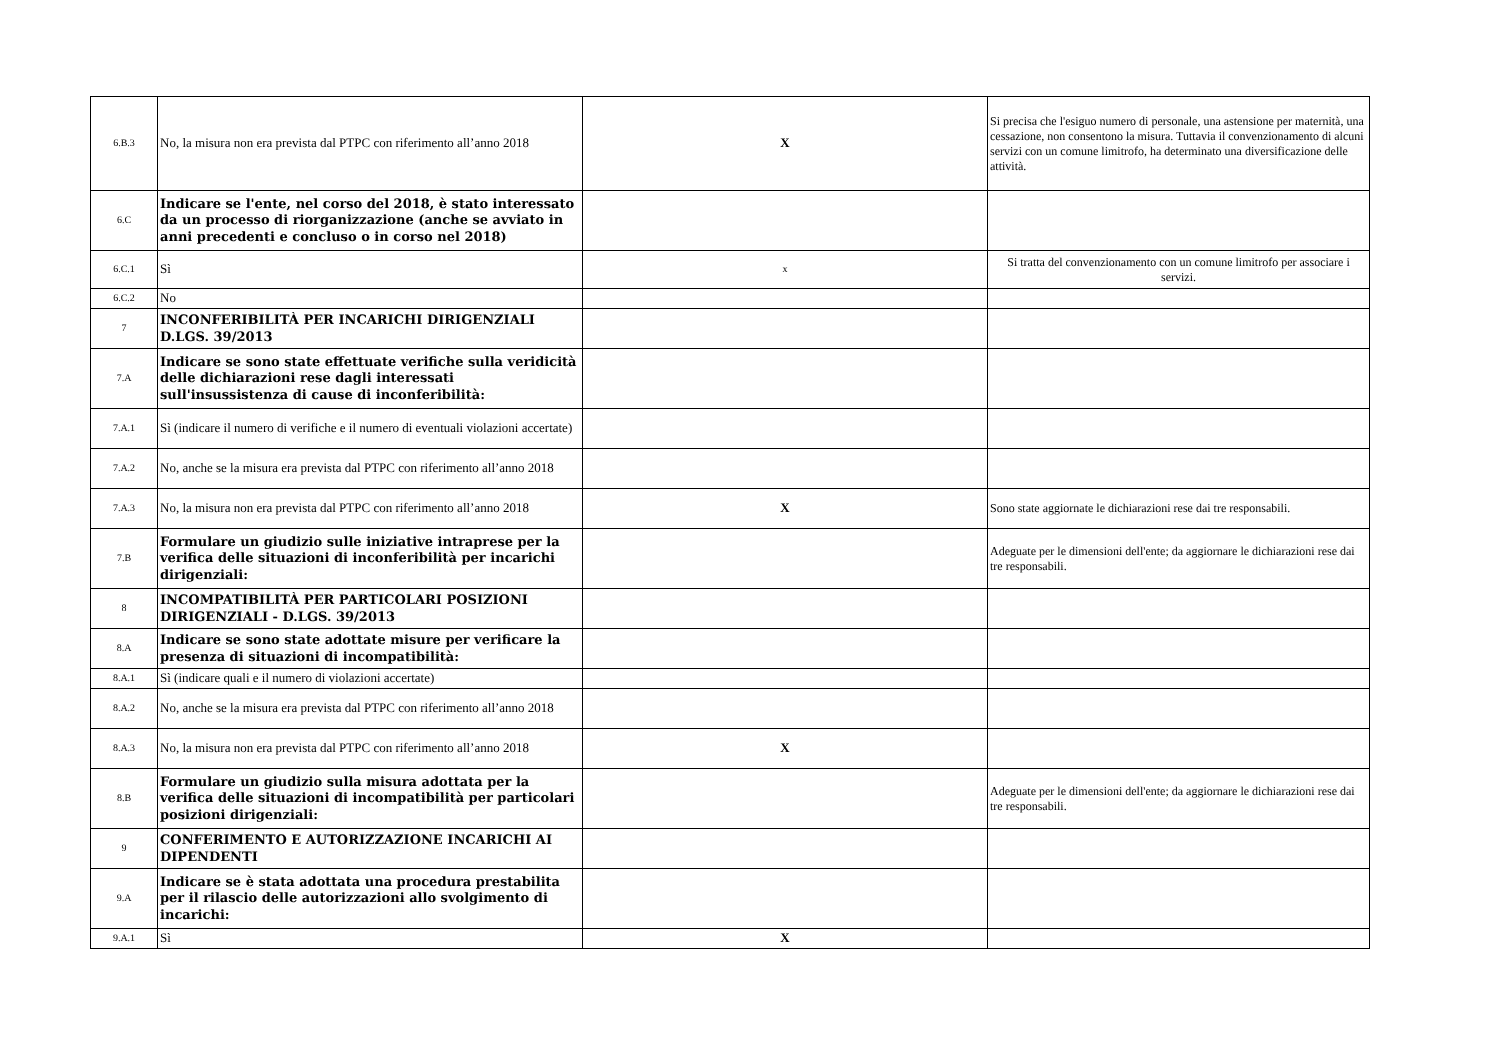| 6.B.3 | No, la misura non era prevista dal PTPC con riferimento all’anno 2018 | X | Si precisa che l'esiguo numero di personale, una astensione per maternità, una cessazione, non consentono la misura. Tuttavia il convenzionamento di alcuni servizi con un comune limitrofo, ha determinato una diversificazione delle attività. |
| 6.C | Indicare se l'ente, nel corso del 2018, è stato interessato da un processo di riorganizzazione (anche se avviato in anni precedenti e concluso o in corso nel 2018) | | |
| 6.C.1 | Sì | x | Si tratta del convenzionamento con un comune limitrofo per associare i servizi. |
| 6.C.2 | No | | |
| 7 | INCONFERIBILITÀ PER INCARICHI DIRIGENZIALI D.LGS. 39/2013 | | |
| 7.A | Indicare se sono state effettuate verifiche sulla veridicità delle dichiarazioni rese dagli interessati sull'insussistenza di cause di inconferibilità: | | |
| 7.A.1 | Sì (indicare il numero di verifiche e il numero di eventuali violazioni accertate) | | |
| 7.A.2 | No, anche se la misura era prevista dal PTPC con riferimento all’anno 2018 | | |
| 7.A.3 | No, la misura non era prevista dal PTPC con riferimento all’anno 2018 | X | Sono state aggiornate le dichiarazioni rese dai tre responsabili. |
| 7.B | Formulare un giudizio sulle iniziative intraprese per la verifica delle situazioni di inconferibilità per incarichi dirigenziali: | | Adeguate per le dimensioni dell'ente; da aggiornare le dichiarazioni rese dai tre responsabili. |
| 8 | INCOMPATIBILITÀ PER PARTICOLARI POSIZIONI DIRIGENZIALI - D.LGS. 39/2013 | | |
| 8.A | Indicare se sono state adottate misure per verificare la presenza di situazioni di incompatibilità: | | |
| 8.A.1 | Sì (indicare quali e il numero di violazioni accertate) | | |
| 8.A.2 | No, anche se la misura era prevista dal PTPC con riferimento all’anno 2018 | | |
| 8.A.3 | No, la misura non era prevista dal PTPC con riferimento all’anno 2018 | X | |
| 8.B | Formulare un giudizio sulla misura adottata per la verifica delle situazioni di incompatibilità per particolari posizioni dirigenziali: | | Adeguate per le dimensioni dell'ente; da aggiornare le dichiarazioni rese dai tre responsabili. |
| 9 | CONFERIMENTO E AUTORIZZAZIONE INCARICHI AI DIPENDENTI | | |
| 9.A | Indicare se è stata adottata una procedura prestabilita per il rilascio delle autorizzazioni allo svolgimento di incarichi: | | |
| 9.A.1 | Sì | X | |